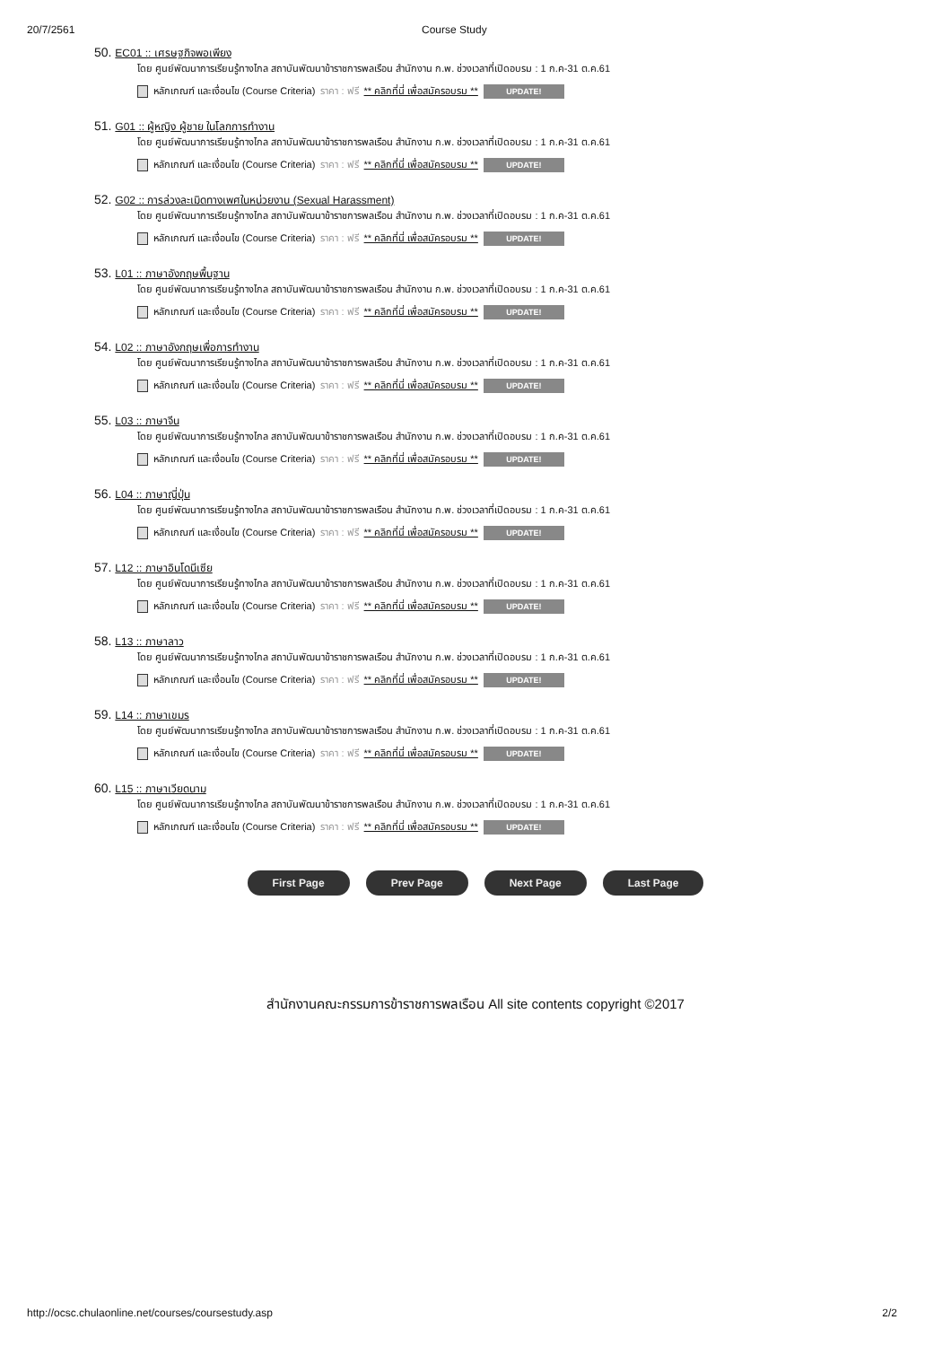20/7/2561 Course Study
50. EC01 :: เศรษฐกิจพอเพียง
โดย ศูนย์พัฒนาการเรียนรู้ทางไกล สถาบันพัฒนาข้าราชการพลเรือน สำนักงาน ก.พ. ช่วงเวลาที่เปิดอบรม : 1 ก.ค-31 ต.ค.61
หลักเกณฑ์ และเงื่อนไข (Course Criteria) ราคา : ฟรี ** คลิกที่นี่ เพื่อสมัครอบรม ** UPDATE!
51. G01 :: ผู้หญิง ผู้ชาย ในโลกการทำงาน
โดย ศูนย์พัฒนาการเรียนรู้ทางไกล สถาบันพัฒนาข้าราชการพลเรือน สำนักงาน ก.พ. ช่วงเวลาที่เปิดอบรม : 1 ก.ค-31 ต.ค.61
หลักเกณฑ์ และเงื่อนไข (Course Criteria) ราคา : ฟรี ** คลิกที่นี่ เพื่อสมัครอบรม ** UPDATE!
52. G02 :: การล่วงละเมิดทางเพศในหน่วยงาน (Sexual Harassment)
โดย ศูนย์พัฒนาการเรียนรู้ทางไกล สถาบันพัฒนาข้าราชการพลเรือน สำนักงาน ก.พ. ช่วงเวลาที่เปิดอบรม : 1 ก.ค-31 ต.ค.61
หลักเกณฑ์ และเงื่อนไข (Course Criteria) ราคา : ฟรี ** คลิกที่นี่ เพื่อสมัครอบรม ** UPDATE!
53. L01 :: ภาษาอังกฤษพื้นฐาน
โดย ศูนย์พัฒนาการเรียนรู้ทางไกล สถาบันพัฒนาข้าราชการพลเรือน สำนักงาน ก.พ. ช่วงเวลาที่เปิดอบรม : 1 ก.ค-31 ต.ค.61
หลักเกณฑ์ และเงื่อนไข (Course Criteria) ราคา : ฟรี ** คลิกที่นี่ เพื่อสมัครอบรม ** UPDATE!
54. L02 :: ภาษาอังกฤษเพื่อการทำงาน
โดย ศูนย์พัฒนาการเรียนรู้ทางไกล สถาบันพัฒนาข้าราชการพลเรือน สำนักงาน ก.พ. ช่วงเวลาที่เปิดอบรม : 1 ก.ค-31 ต.ค.61
หลักเกณฑ์ และเงื่อนไข (Course Criteria) ราคา : ฟรี ** คลิกที่นี่ เพื่อสมัครอบรม ** UPDATE!
55. L03 :: ภาษาจีน
โดย ศูนย์พัฒนาการเรียนรู้ทางไกล สถาบันพัฒนาข้าราชการพลเรือน สำนักงาน ก.พ. ช่วงเวลาที่เปิดอบรม : 1 ก.ค-31 ต.ค.61
หลักเกณฑ์ และเงื่อนไข (Course Criteria) ราคา : ฟรี ** คลิกที่นี่ เพื่อสมัครอบรม ** UPDATE!
56. L04 :: ภาษาญี่ปุ่น
โดย ศูนย์พัฒนาการเรียนรู้ทางไกล สถาบันพัฒนาข้าราชการพลเรือน สำนักงาน ก.พ. ช่วงเวลาที่เปิดอบรม : 1 ก.ค-31 ต.ค.61
หลักเกณฑ์ และเงื่อนไข (Course Criteria) ราคา : ฟรี ** คลิกที่นี่ เพื่อสมัครอบรม ** UPDATE!
57. L12 :: ภาษาอินโดนีเซีย
โดย ศูนย์พัฒนาการเรียนรู้ทางไกล สถาบันพัฒนาข้าราชการพลเรือน สำนักงาน ก.พ. ช่วงเวลาที่เปิดอบรม : 1 ก.ค-31 ต.ค.61
หลักเกณฑ์ และเงื่อนไข (Course Criteria) ราคา : ฟรี ** คลิกที่นี่ เพื่อสมัครอบรม ** UPDATE!
58. L13 :: ภาษาลาว
โดย ศูนย์พัฒนาการเรียนรู้ทางไกล สถาบันพัฒนาข้าราชการพลเรือน สำนักงาน ก.พ. ช่วงเวลาที่เปิดอบรม : 1 ก.ค-31 ต.ค.61
หลักเกณฑ์ และเงื่อนไข (Course Criteria) ราคา : ฟรี ** คลิกที่นี่ เพื่อสมัครอบรม ** UPDATE!
59. L14 :: ภาษาเขมร
โดย ศูนย์พัฒนาการเรียนรู้ทางไกล สถาบันพัฒนาข้าราชการพลเรือน สำนักงาน ก.พ. ช่วงเวลาที่เปิดอบรม : 1 ก.ค-31 ต.ค.61
หลักเกณฑ์ และเงื่อนไข (Course Criteria) ราคา : ฟรี ** คลิกที่นี่ เพื่อสมัครอบรม ** UPDATE!
60. L15 :: ภาษาเวียดนาม
โดย ศูนย์พัฒนาการเรียนรู้ทางไกล สถาบันพัฒนาข้าราชการพลเรือน สำนักงาน ก.พ. ช่วงเวลาที่เปิดอบรม : 1 ก.ค-31 ต.ค.61
หลักเกณฑ์ และเงื่อนไข (Course Criteria) ราคา : ฟรี ** คลิกที่นี่ เพื่อสมัครอบรม ** UPDATE!
First Page Prev Page Next Page Last Page
สำนักงานคณะกรรมการข้าราชการพลเรือน All site contents copyright ©2017
http://ocsc.chulaonline.net/courses/coursestudy.asp 2/2